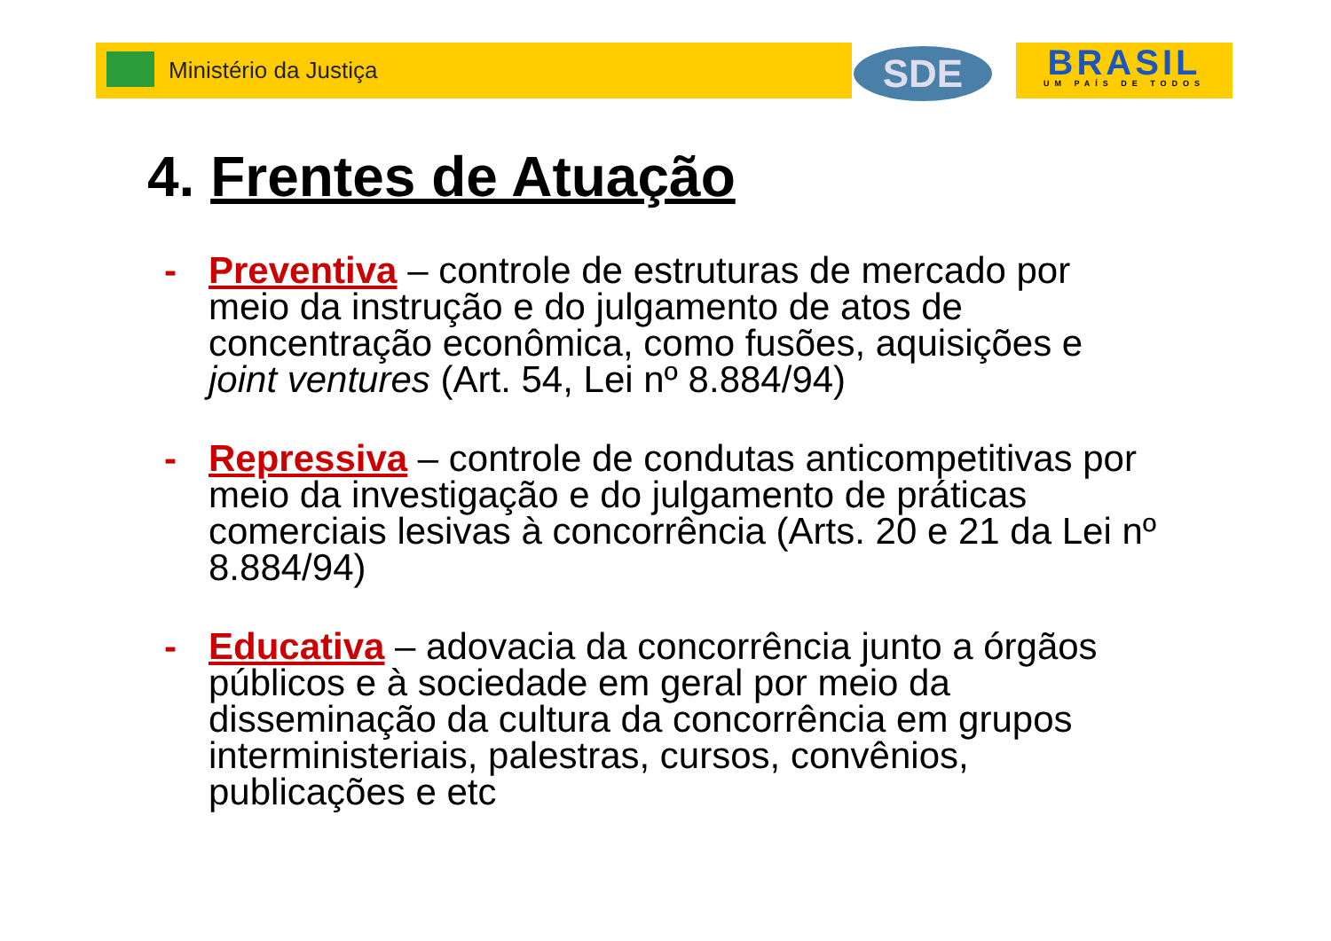Ministério da Justiça SDE
BRASIL
UM PAÍS DE TODOS
4. Frentes de Atuação
- Preventiva – controle de estruturas de mercado por meio da instrução e do julgamento de atos de concentração econômica, como fusões, aquisições e joint ventures (Art. 54, Lei nº 8.884/94)
- Repressiva – controle de condutas anticompetitivas por meio da investigação e do julgamento de práticas comerciais lesivas à concorrência (Arts. 20 e 21 da Lei nº 8.884/94)
- Educativa – adovacia da concorrência junto a órgãos públicos e à sociedade em geral por meio da disseminação da cultura da concorrência em grupos interministeriais, palestras, cursos, convênios, publicações e etc